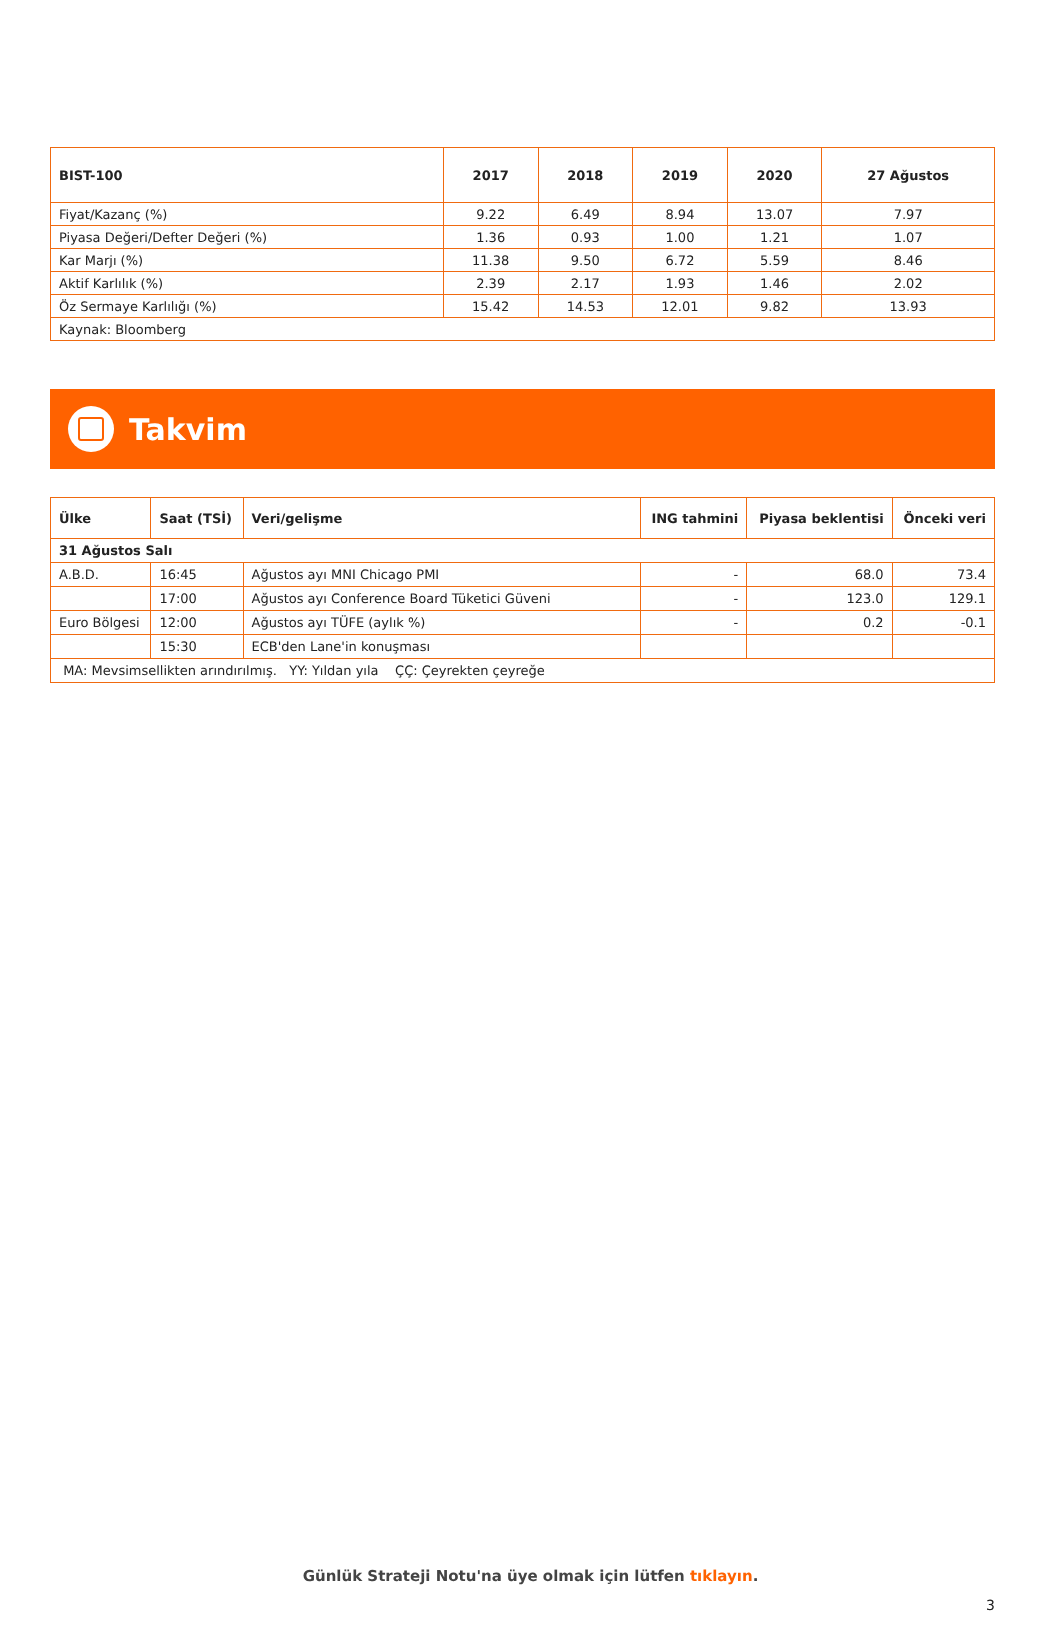| BIST-100 | 2017 | 2018 | 2019 | 2020 | 27 Ağustos |
| --- | --- | --- | --- | --- | --- |
| Fiyat/Kazanç (%) | 9.22 | 6.49 | 8.94 | 13.07 | 7.97 |
| Piyasa Değeri/Defter Değeri (%) | 1.36 | 0.93 | 1.00 | 1.21 | 1.07 |
| Kar Marjı (%) | 11.38 | 9.50 | 6.72 | 5.59 | 8.46 |
| Aktif Karlılık (%) | 2.39 | 2.17 | 1.93 | 1.46 | 2.02 |
| Öz Sermaye Karlılığı (%) | 15.42 | 14.53 | 12.01 | 9.82 | 13.93 |
| Kaynak: Bloomberg | | | | | |
Takvim
| Ülke | Saat (TSİ) | Veri/gelişme | ING tahmini | Piyasa beklentisi | Önceki veri |
| --- | --- | --- | --- | --- | --- |
| 31 Ağustos Salı | | | | | |
| A.B.D. | 16:45 | Ağustos ayı MNI Chicago PMI | - | 68.0 | 73.4 |
| | 17:00 | Ağustos ayı Conference Board Tüketici Güveni | - | 123.0 | 129.1 |
| Euro Bölgesi | 12:00 | Ağustos ayı TÜFE (aylık %) | - | 0.2 | -0.1 |
| | 15:30 | ECB'den Lane'in konuşması | | | |
| MA: Mevsimsellikten arındırılmış. YY: Yıldan yıla ÇÇ: Çeyrekten çeyreğe | | | | | |
Günlük Strateji Notu'na üye olmak için lütfen tıklayın.
3